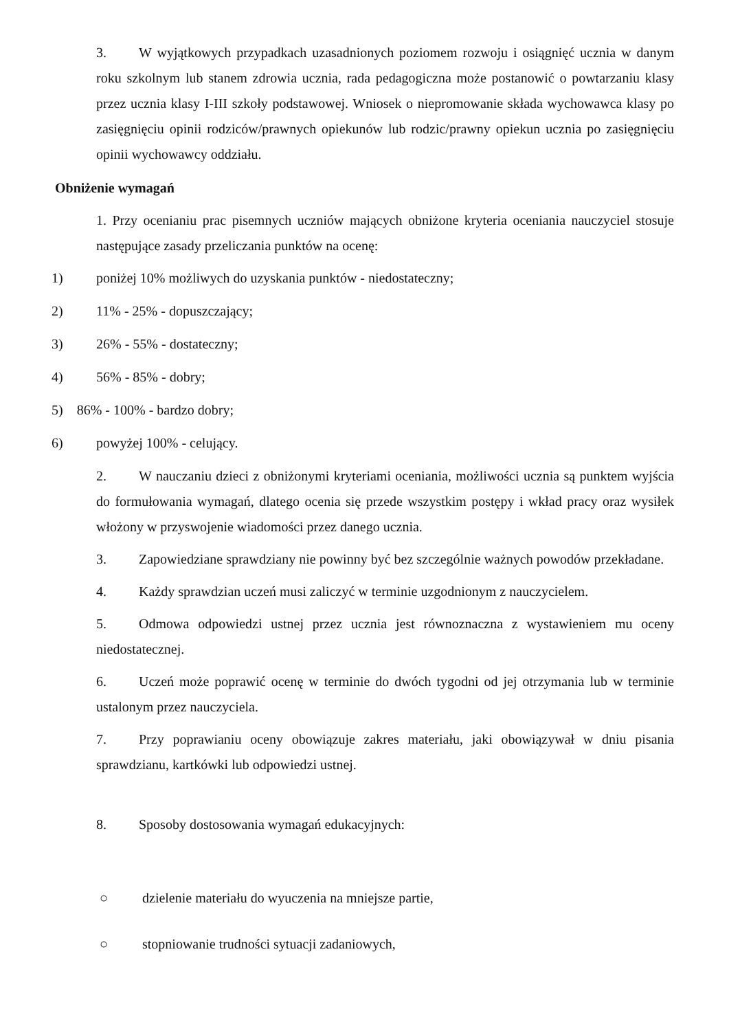3. W wyjątkowych przypadkach uzasadnionych poziomem rozwoju i osiągnięć ucznia w danym roku szkolnym lub stanem zdrowia ucznia, rada pedagogiczna może postanowić o powtarzaniu klasy przez ucznia klasy I-III szkoły podstawowej. Wniosek o niepromowanie składa wychowawca klasy po zasięgnięciu opinii rodziców/prawnych opiekunów lub rodzic/prawny opiekun ucznia po zasięgnięciu opinii wychowawcy oddziału.
Obniżenie wymagań
1. Przy ocenianiu prac pisemnych uczniów mających obniżone kryteria oceniania nauczyciel stosuje następujące zasady przeliczania punktów na ocenę:
1) poniżej 10% możliwych do uzyskania punktów - niedostateczny;
2) 11% - 25% - dopuszczający;
3) 26% - 55% - dostateczny;
4) 56% - 85% - dobry;
5) 86% - 100% - bardzo dobry;
6) powyżej 100% - celujący.
2. W nauczaniu dzieci z obniżonymi kryteriami oceniania, możliwości ucznia są punktem wyjścia do formułowania wymagań, dlatego ocenia się przede wszystkim postępy i wkład pracy oraz wysiłek włożony w przyswojenie wiadomości przez danego ucznia.
3. Zapowiedziane sprawdziany nie powinny być bez szczególnie ważnych powodów przekładane.
4. Każdy sprawdzian uczeń musi zaliczyć w terminie uzgodnionym z nauczycielem.
5. Odmowa odpowiedzi ustnej przez ucznia jest równoznaczna z wystawieniem mu oceny niedostatecznej.
6. Uczeń może poprawić ocenę w terminie do dwóch tygodni od jej otrzymania lub w terminie ustalonym przez nauczyciela.
7. Przy poprawianiu oceny obowiązuje zakres materiału, jaki obowiązywał w dniu pisania sprawdzianu, kartkówki lub odpowiedzi ustnej.
8. Sposoby dostosowania wymagań edukacyjnych:
○ dzielenie materiału do wyuczenia na mniejsze partie,
○ stopniowanie trudności sytuacji zadaniowych,